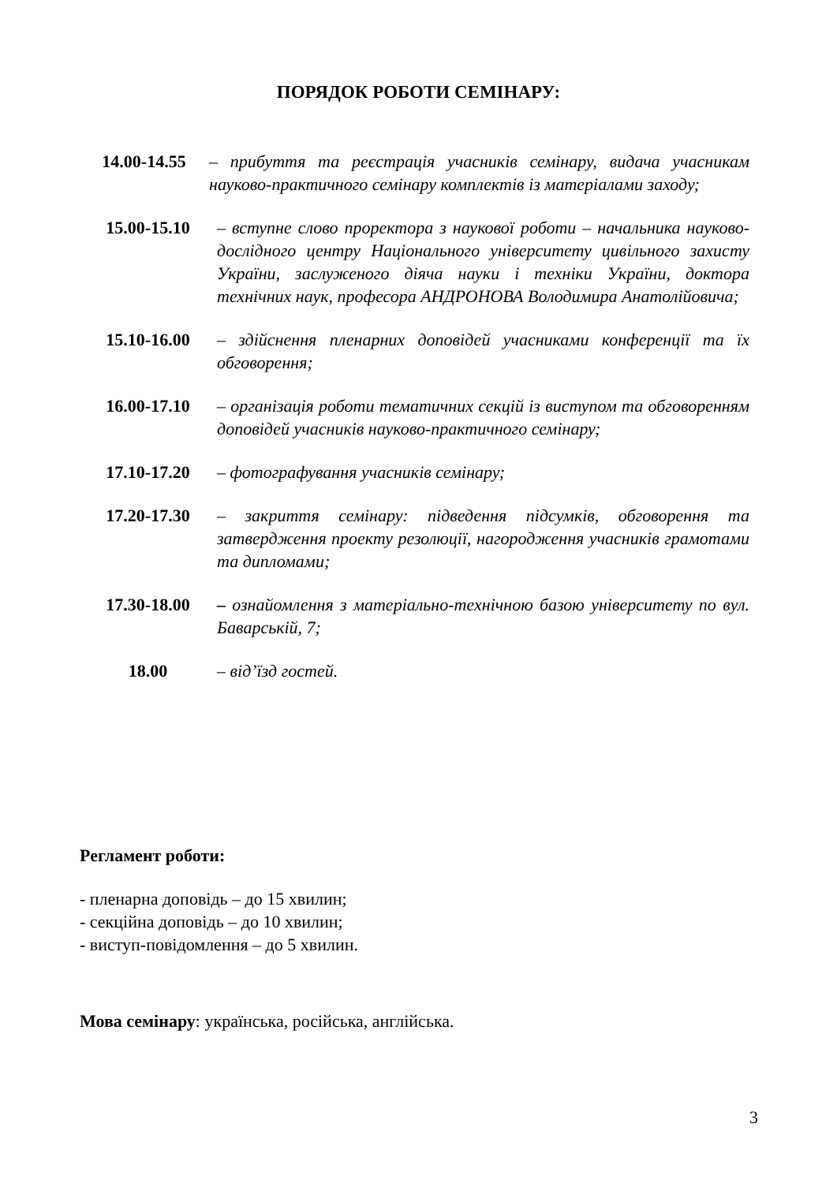ПОРЯДОК РОБОТИ СЕМІНАРУ:
14.00-14.55 – прибуття та реєстрація учасників семінару, видача учасникам науково-практичного семінару комплектів із матеріалами заходу;
15.00-15.10 – вступне слово проректора з наукової роботи – начальника науково-дослідного центру Національного університету цивільного захисту України, заслуженого діяча науки і техніки України, доктора технічних наук, професора АНДРОНОВА Володимира Анатолійовича;
15.10-16.00 – здійснення пленарних доповідей учасниками конференції та їх обговорення;
16.00-17.10 – організація роботи тематичних секцій із виступом та обговоренням доповідей учасників науково-практичного семінару;
17.10-17.20 – фотографування учасників семінару;
17.20-17.30 – закриття семінару: підведення підсумків, обговорення та затвердження проекту резолюції, нагородження учасників грамотами та дипломами;
17.30-18.00 – ознайомлення з матеріально-технічною базою університету по вул. Баварській, 7;
18.00 – від’їзд гостей.
Регламент роботи:
- пленарна доповідь – до 15 хвилин;
- секційна доповідь – до 10 хвилин;
- виступ-повідомлення – до 5 хвилин.
Мова семінару: українська, російська, англійська.
3